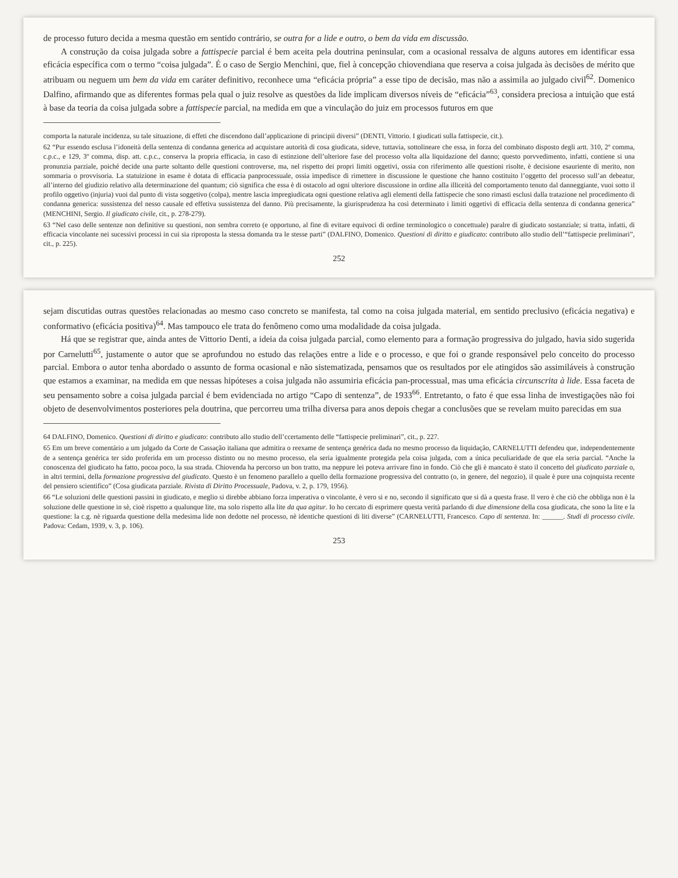de processo futuro decida a mesma questão em sentido contrário, se outra for a lide e outro, o bem da vida em discussão.
A construção da coisa julgada sobre a fattispecie parcial é bem aceita pela doutrina peninsular, com a ocasional ressalva de alguns autores em identificar essa eficácia específica com o termo “coisa julgada”. É o caso de Sergio Menchini, que, fiel à concepção chiovendiana que reserva a coisa julgada às decisões de mérito que atribuam ou neguem um bem da vida em caráter definitivo, reconhece uma “eficácia própria” a esse tipo de decisão, mas não a assimila ao julgado civil<sup>62</sup>. Domenico Dalfino, afirmando que as diferentes formas pela qual o juiz resolve as questões da lide implicam diversos níveis de “eficácia”<sup>63</sup>, considera preciosa a intuição que está à base da teoria da coisa julgada sobre a fattispecie parcial, na medida em que a vinculação do juiz em processos futuros em que
comporta la naturale incidenza, su tale situazione, di effeti che discendono dall’applicazione di principii diversi” (DENTI, Vittorio. I giudicati sulla fattispecie, cit.).
62 “Pur essendo esclusa l’idoneità della sentenza di condanna generica ad acquistare autorità di cosa giudicata, sideve, tuttavia, sottolineare che essa, in forza del combinato disposto degli artt. 310, 2º comma, c.p.c., e 129, 3º comma, disp. att. c.p.c., conserva la propria efficacia, in caso di estinzione dell’ulteriore fase del processo volta alla liquidazione del danno; questo porvvedimento, infatti, contiene si una pronunzia parziale, poiché decide una parte soltanto delle questioni controverse, ma, nel rispetto dei propri limiti oggetivi, ossia con riferimento alle questioni risolte, è decisione esauriente di merito, non sommaria o provvisoria. La statuizione in esame è dotata di efficacia panprocessuale, ossia impedisce di rimettere in discussione le questione che hanno costituito l’oggetto del processo sull’an debeatur, all’interno del giudizio relativo alla determinazione del quantum; ciò significa che essa è di ostacolo ad ogni ulteriore discussione in ordine alla illiceità del comportamento tenuto dal danneggiante, vuoi sotto il profilo oggetivo (injuria) vuoi dal punto di vista soggetivo (colpa), mentre lascia impregiudicata ogni questione relativa agli elementi della fattispecie che sono rimasti esclusi dalla tratazione nel procedimento di condanna generica: sussistenza del nesso causale ed effetiva sussistenza del danno. Più precisamente, la giurisprudenza ha così determinato i limiti oggetivi di efficacia della sentenza di condanna generica” (MENCHINI, Sergio. Il giudicato civile, cit., p. 278-279).
63 “Nel caso delle sentenze non definitive su questioni, non sembra correto (e opportuno, al fine di evitare equivoci di ordine terminologico o concettuale) paralre di giudicato sostanziale; si tratta, infatti, di efficacia vincolante nei sucessivi processi in cui sia riproposta la stessa domanda tra le stesse parti” (DALFINO, Domenico. Questioni di diritto e giudicato: contributo allo studio dell’“fattispecie preliminari”, cit., p. 225).
252
sejam discutidas outras questões relacionadas ao mesmo caso concreto se manifesta, tal como na coisa julgada material, em sentido preclusivo (eficácia negativa) e conformativo (eficácia positiva)<sup>64</sup>. Mas tampouco ele trata do fenômeno como uma modalidade da coisa julgada.
Há que se registrar que, ainda antes de Vittorio Denti, a ideia da coisa julgada parcial, como elemento para a formação progressiva do julgado, havia sido sugerida por Carnelutti<sup>65</sup>, justamente o autor que se aprofundou no estudo das relações entre a lide e o processo, e que foi o grande responsável pelo conceito do processo parcial. Embora o autor tenha abordado o assunto de forma ocasional e não sistematizada, pensamos que os resultados por ele atingidos são assimiláveis à construção que estamos a examinar, na medida em que nessas hipóteses a coisa julgada não assumiria eficácia pan-processual, mas uma eficácia circunscrita à lide. Essa faceta de seu pensamento sobre a coisa julgada parcial é bem evidenciada no artigo “Capo di sentenza”, de 1933<sup>66</sup>. Entretanto, o fato é que essa linha de investigações não foi objeto de desenvolvimentos posteriores pela doutrina, que percorreu uma trilha diversa para anos depois chegar a conclusões que se revelam muito parecidas em sua
64 DALFINO, Domenico. Questioni di diritto e giudicato: contributo allo studio dell’ccertamento delle “fattispecie preliminari”, cit., p. 227.
65 Em um breve comentário a um julgado da Corte de Cassação italiana que admitira o reexame de sentença genérica dada no mesmo processo da liquidação, CARNELUTTI defendeu que, independentemente de a sentença genérica ter sido proferida em um processo distinto ou no mesmo processo, ela seria igualmente protegida pela coisa julgada, com a única peculiaridade de que ela seria parcial. “Anche la conoscenza del giudicato ha fatto, pocoa poco, la sua strada. Chiovenda ha percorso un bon tratto, ma neppure lei poteva arrivare fino in fondo. Ciò che gli è mancato è stato il concetto del giudicato parziale o, in altri termini, della formazione progressiva del giudicato. Questo è un fenomeno parallelo a quello della formazione progressiva del contratto (o, in genere, del negozio), il quale è pure una cojnquista recente del pensiero scientifico” (Cosa giudicata parziale. Rivista di Diritto Processuale, Padova, v. 2, p. 179, 1956).
66 “Le soluzioni delle questioni passini in giudicato, e meglio si direbbe abbiano forza imperativa o vincolante, è vero si e no, secondo il significato que si dà a questa frase. Il vero è che ciò che obbliga non è la soluzione delle questione in sè, cioè rispetto a qualunque lite, ma solo rispetto alla lite da qua agitur. Io ho cercato di esprimere questa verità parlando di due dimensione della cosa giudicata, che sono la lite e la questione: la c.g. nè riguarda questione della medesima lide non dedotte nel processo, nè identiche questioni di liti diverse” (CARNELUTTI, Francesco. Capo di sentenza. In: ______. Studi di processo civile. Padova: Cedam, 1939, v. 3, p. 106).
253